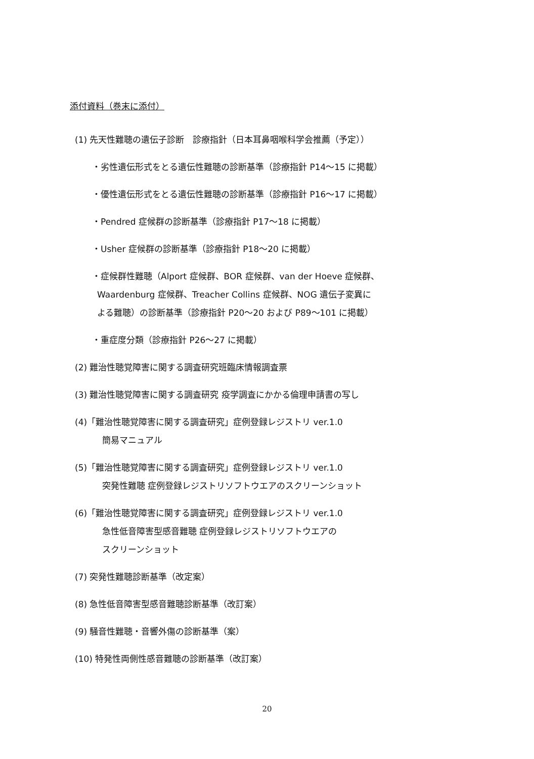添付資料（巻末に添付）
(1) 先天性難聴の遺伝子診断　診療指針（日本耳鼻咽喉科学会推薦（予定））
・劣性遺伝形式をとる遺伝性難聴の診断基準（診療指針 P14～15 に掲載）
・優性遺伝形式をとる遺伝性難聴の診断基準（診療指針 P16～17 に掲載）
・Pendred 症候群の診断基準（診療指針 P17～18 に掲載）
・Usher 症候群の診断基準（診療指針 P18～20 に掲載）
・症候群性難聴（Alport 症候群、BOR 症候群、van der Hoeve 症候群、
Waardenburg 症候群、Treacher Collins 症候群、NOG 遺伝子変異に
よる難聴）の診断基準（診療指針 P20～20 および P89～101 に掲載）
・重症度分類（診療指針 P26～27 に掲載）
(2) 難治性聴覚障害に関する調査研究班臨床情報調査票
(3) 難治性聴覚障害に関する調査研究 疫学調査にかかる倫理申請書の写し
(4)「難治性聴覚障害に関する調査研究」症例登録レジストリ ver.1.0
簡易マニュアル
(5)「難治性聴覚障害に関する調査研究」症例登録レジストリ ver.1.0
突発性難聴 症例登録レジストリソフトウエアのスクリーンショット
(6)「難治性聴覚障害に関する調査研究」症例登録レジストリ ver.1.0
急性低音障害型感音難聴 症例登録レジストリソフトウエアの
スクリーンショット
(7) 突発性難聴診断基準（改定案）
(8) 急性低音障害型感音難聴診断基準（改訂案）
(9) 騒音性難聴・音響外傷の診断基準（案）
(10) 特発性両側性感音難聴の診断基準（改訂案）
20